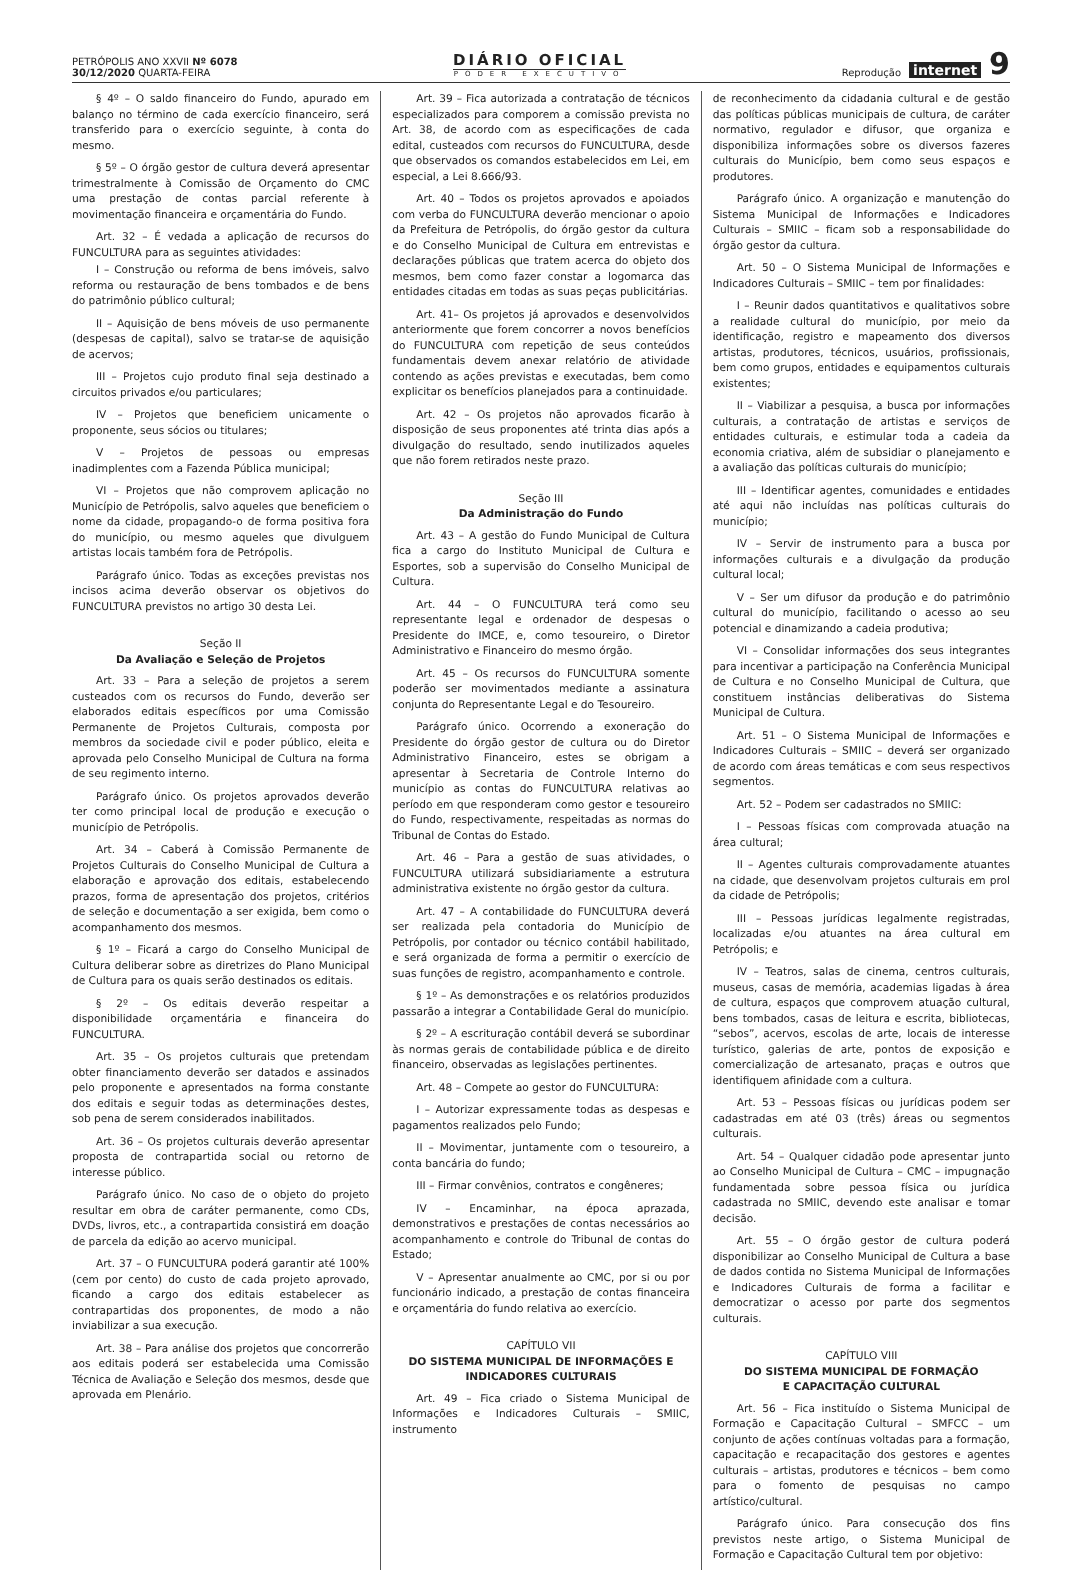PETRÓPOLIS ANO XXVII Nº 6078
30/12/2020 QUARTA-FEIRA
DIÁRIO OFICIAL
PODER EXECUTIVO
Reprodução internet 9
§ 4º – O saldo financeiro do Fundo, apurado em balanço no término de cada exercício financeiro, será transferido para o exercício seguinte, à conta do mesmo.
§ 5º – O órgão gestor de cultura deverá apresentar trimestralmente à Comissão de Orçamento do CMC uma prestação de contas parcial referente à movimentação financeira e orçamentária do Fundo.
Art. 32 – É vedada a aplicação de recursos do FUNCULTURA para as seguintes atividades:
I – Construção ou reforma de bens imóveis, salvo reforma ou restauração de bens tombados e de bens do patrimônio público cultural;
II – Aquisição de bens móveis de uso permanente (despesas de capital), salvo se tratar-se de aquisição de acervos;
III – Projetos cujo produto final seja destinado a circuitos privados e/ou particulares;
IV – Projetos que beneficiem unicamente o proponente, seus sócios ou titulares;
V – Projetos de pessoas ou empresas inadimplentes com a Fazenda Pública municipal;
VI – Projetos que não comprovem aplicação no Município de Petrópolis, salvo aqueles que beneficiem o nome da cidade, propagando-o de forma positiva fora do município, ou mesmo aqueles que divulguem artistas locais também fora de Petrópolis.
Parágrafo único. Todas as exceções previstas nos incisos acima deverão observar os objetivos do FUNCULTURA previstos no artigo 30 desta Lei.
Seção II
Da Avaliação e Seleção de Projetos
Art. 33 – Para a seleção de projetos a serem custeados com os recursos do Fundo, deverão ser elaborados editais específicos por uma Comissão Permanente de Projetos Culturais, composta por membros da sociedade civil e poder público, eleita e aprovada pelo Conselho Municipal de Cultura na forma de seu regimento interno.
Parágrafo único. Os projetos aprovados deverão ter como principal local de produção e execução o município de Petrópolis.
Art. 34 – Caberá à Comissão Permanente de Projetos Culturais do Conselho Municipal de Cultura a elaboração e aprovação dos editais, estabelecendo prazos, forma de apresentação dos projetos, critérios de seleção e documentação a ser exigida, bem como o acompanhamento dos mesmos.
§ 1º – Ficará a cargo do Conselho Municipal de Cultura deliberar sobre as diretrizes do Plano Municipal de Cultura para os quais serão destinados os editais.
§ 2º – Os editais deverão respeitar a disponibilidade orçamentária e financeira do FUNCULTURA.
Art. 35 – Os projetos culturais que pretendam obter financiamento deverão ser datados e assinados pelo proponente e apresentados na forma constante dos editais e seguir todas as determinações destes, sob pena de serem considerados inabilitados.
Art. 36 – Os projetos culturais deverão apresentar proposta de contrapartida social ou retorno de interesse público.
Parágrafo único. No caso de o objeto do projeto resultar em obra de caráter permanente, como CDs, DVDs, livros, etc., a contrapartida consistirá em doação de parcela da edição ao acervo municipal.
Art. 37 – O FUNCULTURA poderá garantir até 100% (cem por cento) do custo de cada projeto aprovado, ficando a cargo dos editais estabelecer as contrapartidas dos proponentes, de modo a não inviabilizar a sua execução.
Art. 38 – Para análise dos projetos que concorrerão aos editais poderá ser estabelecida uma Comissão Técnica de Avaliação e Seleção dos mesmos, desde que aprovada em Plenário.
Art. 39 – Fica autorizada a contratação de técnicos especializados para comporem a comissão prevista no Art. 38, de acordo com as especificações de cada edital, custeados com recursos do FUNCULTURA, desde que observados os comandos estabelecidos em Lei, em especial, a Lei 8.666/93.
Art. 40 – Todos os projetos aprovados e apoiados com verba do FUNCULTURA deverão mencionar o apoio da Prefeitura de Petrópolis, do órgão gestor da cultura e do Conselho Municipal de Cultura em entrevistas e declarações públicas que tratem acerca do objeto dos mesmos, bem como fazer constar a logomarca das entidades citadas em todas as suas peças publicitárias.
Art. 41– Os projetos já aprovados e desenvolvidos anteriormente que forem concorrer a novos benefícios do FUNCULTURA com repetição de seus conteúdos fundamentais devem anexar relatório de atividade contendo as ações previstas e executadas, bem como explicitar os benefícios planejados para a continuidade.
Art. 42 – Os projetos não aprovados ficarão à disposição de seus proponentes até trinta dias após a divulgação do resultado, sendo inutilizados aqueles que não forem retirados neste prazo.
Seção III
Da Administração do Fundo
Art. 43 – A gestão do Fundo Municipal de Cultura fica a cargo do Instituto Municipal de Cultura e Esportes, sob a supervisão do Conselho Municipal de Cultura.
Art. 44 – O FUNCULTURA terá como seu representante legal e ordenador de despesas o Presidente do IMCE, e, como tesoureiro, o Diretor Administrativo e Financeiro do mesmo órgão.
Art. 45 – Os recursos do FUNCULTURA somente poderão ser movimentados mediante a assinatura conjunta do Representante Legal e do Tesoureiro.
Parágrafo único. Ocorrendo a exoneração do Presidente do órgão gestor de cultura ou do Diretor Administrativo Financeiro, estes se obrigam a apresentar à Secretaria de Controle Interno do município as contas do FUNCULTURA relativas ao período em que responderam como gestor e tesoureiro do Fundo, respectivamente, respeitadas as normas do Tribunal de Contas do Estado.
Art. 46 – Para a gestão de suas atividades, o FUNCULTURA utilizará subsidiariamente a estrutura administrativa existente no órgão gestor da cultura.
Art. 47 – A contabilidade do FUNCULTURA deverá ser realizada pela contadoria do Município de Petrópolis, por contador ou técnico contábil habilitado, e será organizada de forma a permitir o exercício de suas funções de registro, acompanhamento e controle.
§ 1º – As demonstrações e os relatórios produzidos passarão a integrar a Contabilidade Geral do município.
§ 2º – A escrituração contábil deverá se subordinar às normas gerais de contabilidade pública e de direito financeiro, observadas as legislações pertinentes.
Art. 48 – Compete ao gestor do FUNCULTURA:
I – Autorizar expressamente todas as despesas e pagamentos realizados pelo Fundo;
II – Movimentar, juntamente com o tesoureiro, a conta bancária do fundo;
III – Firmar convênios, contratos e congêneres;
IV – Encaminhar, na época aprazada, demonstrativos e prestações de contas necessários ao acompanhamento e controle do Tribunal de contas do Estado;
V – Apresentar anualmente ao CMC, por si ou por funcionário indicado, a prestação de contas financeira e orçamentária do fundo relativa ao exercício.
CAPÍTULO VII
DO SISTEMA MUNICIPAL DE INFORMAÇÕES E INDICADORES CULTURAIS
Art. 49 – Fica criado o Sistema Municipal de Informações e Indicadores Culturais – SMIIC, instrumento
de reconhecimento da cidadania cultural e de gestão das políticas públicas municipais de cultura, de caráter normativo, regulador e difusor, que organiza e disponibiliza informações sobre os diversos fazeres culturais do Município, bem como seus espaços e produtores.
Parágrafo único. A organização e manutenção do Sistema Municipal de Informações e Indicadores Culturais – SMIIC – ficam sob a responsabilidade do órgão gestor da cultura.
Art. 50 – O Sistema Municipal de Informações e Indicadores Culturais – SMIIC – tem por finalidades:
I – Reunir dados quantitativos e qualitativos sobre a realidade cultural do município, por meio da identificação, registro e mapeamento dos diversos artistas, produtores, técnicos, usuários, profissionais, bem como grupos, entidades e equipamentos culturais existentes;
II – Viabilizar a pesquisa, a busca por informações culturais, a contratação de artistas e serviços de entidades culturais, e estimular toda a cadeia da economia criativa, além de subsidiar o planejamento e a avaliação das políticas culturais do município;
III – Identificar agentes, comunidades e entidades até aqui não incluídas nas políticas culturais do município;
IV – Servir de instrumento para a busca por informações culturais e a divulgação da produção cultural local;
V – Ser um difusor da produção e do patrimônio cultural do município, facilitando o acesso ao seu potencial e dinamizando a cadeia produtiva;
VI – Consolidar informações dos seus integrantes para incentivar a participação na Conferência Municipal de Cultura e no Conselho Municipal de Cultura, que constituem instâncias deliberativas do Sistema Municipal de Cultura.
Art. 51 – O Sistema Municipal de Informações e Indicadores Culturais – SMIIC – deverá ser organizado de acordo com áreas temáticas e com seus respectivos segmentos.
Art. 52 – Podem ser cadastrados no SMIIC:
I – Pessoas físicas com comprovada atuação na área cultural;
II – Agentes culturais comprovadamente atuantes na cidade, que desenvolvam projetos culturais em prol da cidade de Petrópolis;
III – Pessoas jurídicas legalmente registradas, localizadas e/ou atuantes na área cultural em Petrópolis; e
IV – Teatros, salas de cinema, centros culturais, museus, casas de memória, academias ligadas à área de cultura, espaços que comprovem atuação cultural, bens tombados, casas de leitura e escrita, bibliotecas, “sebos”, acervos, escolas de arte, locais de interesse turístico, galerias de arte, pontos de exposição e comercialização de artesanato, praças e outros que identifiquem afinidade com a cultura.
Art. 53 – Pessoas físicas ou jurídicas podem ser cadastradas em até 03 (três) áreas ou segmentos culturais.
Art. 54 – Qualquer cidadão pode apresentar junto ao Conselho Municipal de Cultura – CMC – impugnação fundamentada sobre pessoa física ou jurídica cadastrada no SMIIC, devendo este analisar e tomar decisão.
Art. 55 – O órgão gestor de cultura poderá disponibilizar ao Conselho Municipal de Cultura a base de dados contida no Sistema Municipal de Informações e Indicadores Culturais de forma a facilitar e democratizar o acesso por parte dos segmentos culturais.
CAPÍTULO VIII
DO SISTEMA MUNICIPAL DE FORMAÇÃO
E CAPACITAÇÃO CULTURAL
Art. 56 – Fica instituído o Sistema Municipal de Formação e Capacitação Cultural – SMFCC – um conjunto de ações contínuas voltadas para a formação, capacitação e recapacitação dos gestores e agentes culturais – artistas, produtores e técnicos – bem como para o fomento de pesquisas no campo artístico/cultural.
Parágrafo único. Para consecução dos fins previstos neste artigo, o Sistema Municipal de Formação e Capacitação Cultural tem por objetivo: